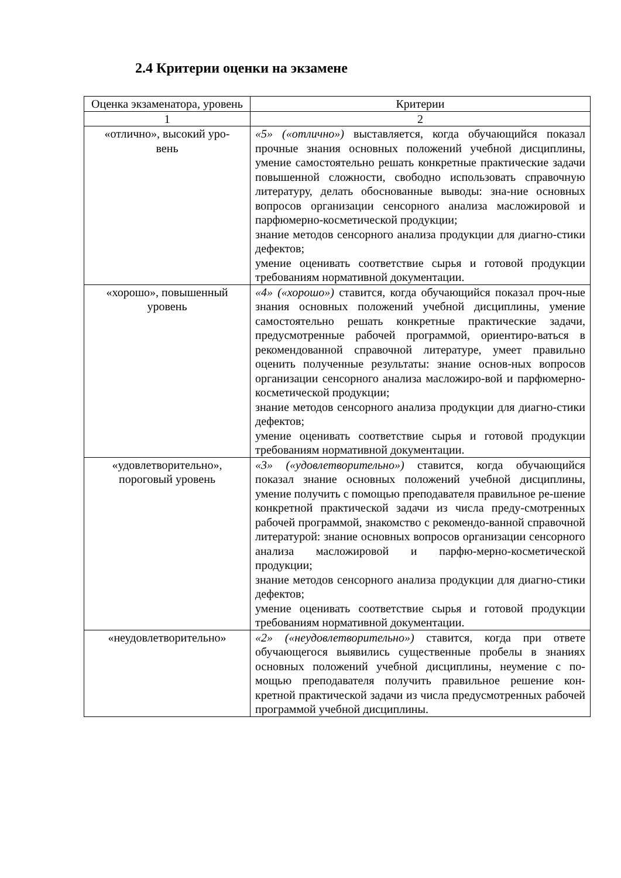2.4 Критерии оценки на экзамене
| Оценка экзаменатора, уровень | Критерии |
| --- | --- |
| 1 | 2 |
| «отлично», высокий уро- вень | «5» («отлично») выставляется, когда обучающийся показал прочные знания основных положений учебной дисциплины, умение самостоятельно решать конкретные практические задачи повышенной сложности, свободно использовать справочную литературу, делать обоснованные выводы: зна-ние основных вопросов организации сенсорного анализа масложировой и парфюмерно-косметической продукции; знание методов сенсорного анализа продукции для диагно-стики дефектов; умение оценивать соответствие сырья и готовой продукции требованиям нормативной документации. |
| «хорошо», повышенный уровень | «4» («хорошо») ставится, когда обучающийся показал проч-ные знания основных положений учебной дисциплины, умение самостоятельно решать конкретные практические задачи, предусмотренные рабочей программой, ориентиро-ваться в рекомендованной справочной литературе, умеет правильно оценить полученные результаты: знание основ-ных вопросов организации сенсорного анализа масложиро-вой и парфюмерно-косметической продукции; знание методов сенсорного анализа продукции для диагно-стики дефектов; умение оценивать соответствие сырья и готовой продукции требованиям нормативной документации. |
| «удовлетворительно», пороговый уровень | «3» («удовлетворительно») ставится, когда обучающийся показал знание основных положений учебной дисциплины, умение получить с помощью преподавателя правильное ре-шение конкретной практической задачи из числа преду-смотренных рабочей программой, знакомство с рекомендо-ванной справочной литературой: знание основных вопросов организации сенсорного анализа масложировой и парфю-мерно-косметической продукции; знание методов сенсорного анализа продукции для диагно-стики дефектов; умение оценивать соответствие сырья и готовой продукции требованиям нормативной документации. |
| «неудовлетворительно» | «2» («неудовлетворительно») ставится, когда при ответе обучающегося выявились существенные пробелы в знаниях основных положений учебной дисциплины, неумение с по-мощью преподавателя получить правильное решение кон-кретной практической задачи из числа предусмотренных рабочей программой учебной дисциплины. |